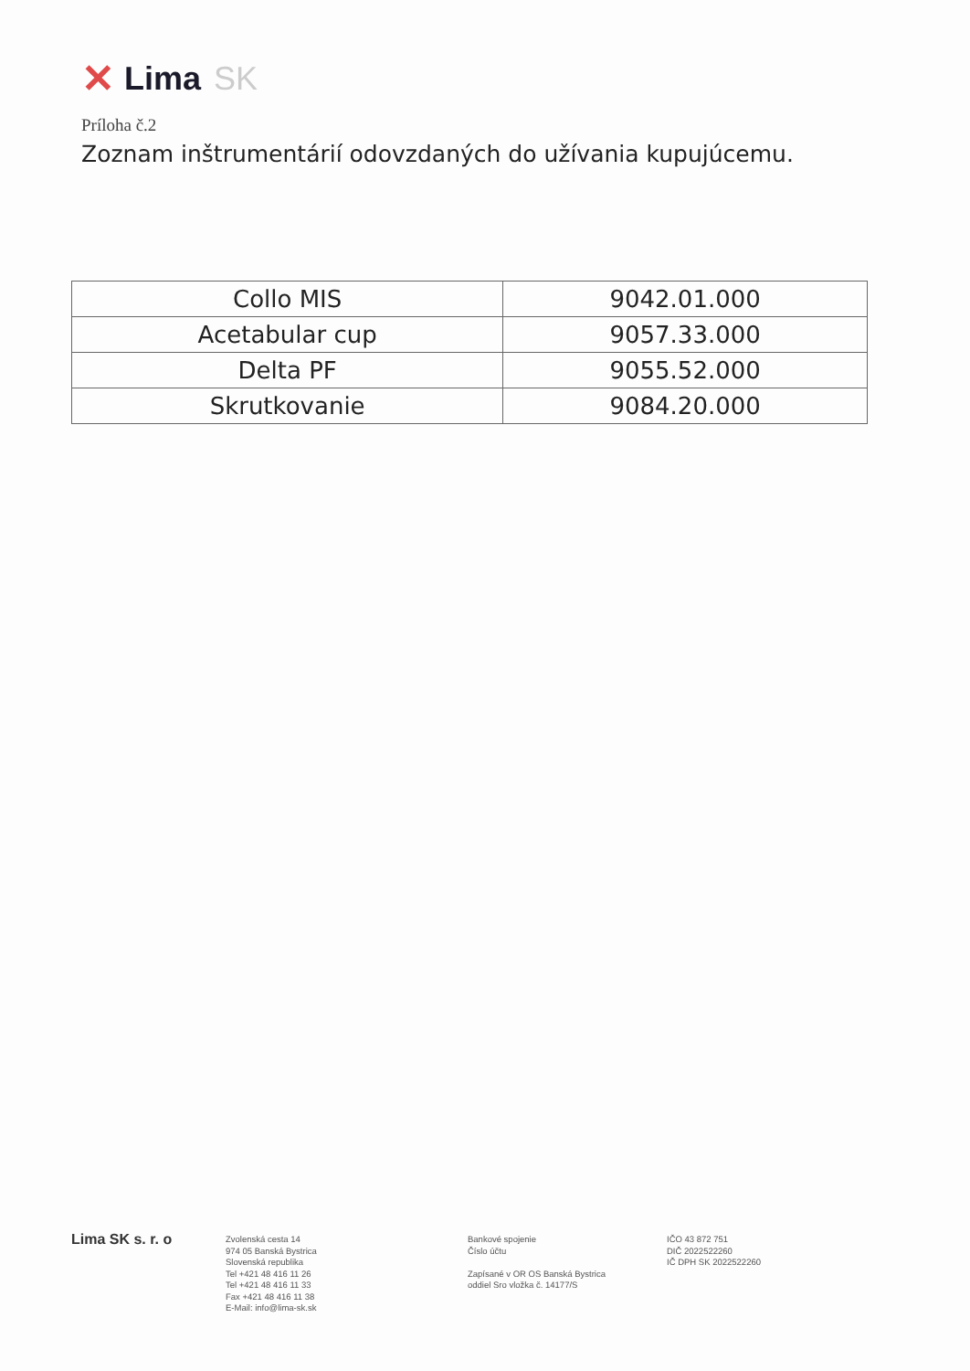✕ Lima SK
Príloha č.2
Zoznam inštrumentárií odovzdaných do užívania kupujúcemu.
| Collo MIS | 9042.01.000 |
| Acetabular cup | 9057.33.000 |
| Delta PF | 9055.52.000 |
| Skrutkovanie | 9084.20.000 |
Lima SK s. r. o
Zvolenská cesta 14
974 05 Banská Bystrica
Slovenská republika
Tel +421 48 416 11 26
Tel +421 48 416 11 33
Fax +421 48 416 11 38
E-Mail: info@lima-sk.sk
Bankové spojenie
Číslo účtu
Zapísané v OR OS Banská Bystrica
oddiel Sro vložka č. 14177/S
IČO 43 872 751
DIČ 2022522260
IČ DPH SK 2022522260